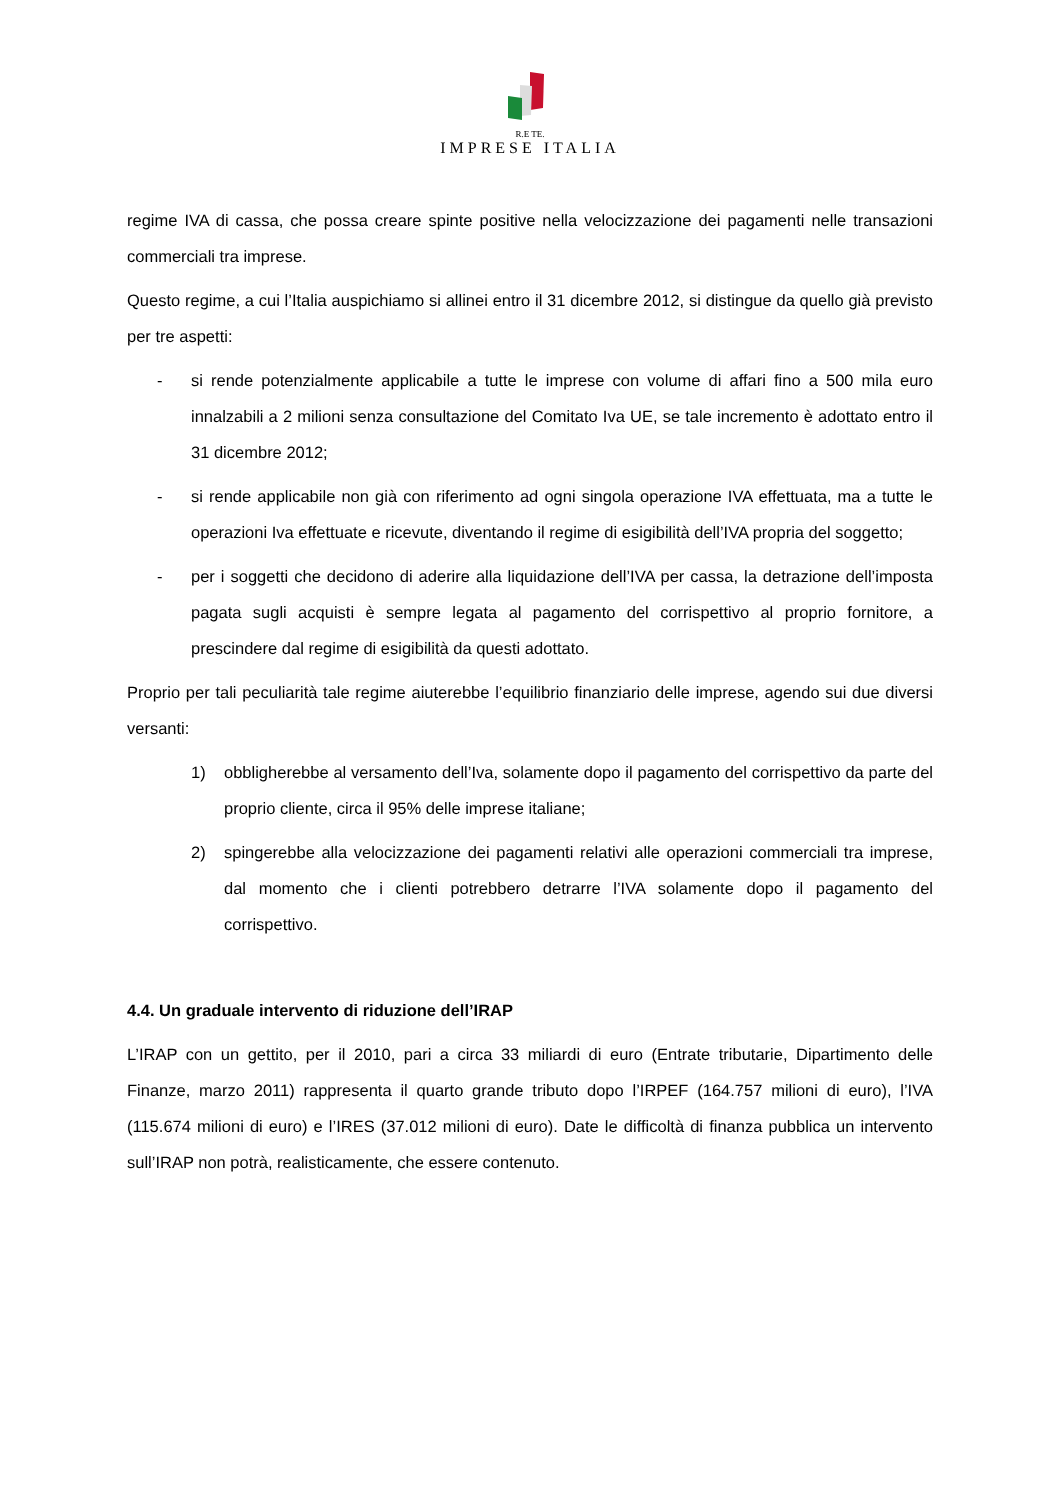R.E TE.
IMPRESE ITALIA
regime IVA di cassa, che possa creare spinte positive nella velocizzazione dei pagamenti nelle transazioni commerciali tra imprese.
Questo regime, a cui l’Italia auspichiamo si allinei entro il 31 dicembre 2012, si distingue da quello già previsto per tre aspetti:
- si rende potenzialmente applicabile a tutte le imprese con volume di affari fino a 500 mila euro innalzabili a 2 milioni senza consultazione del Comitato Iva UE, se tale incremento è adottato entro il 31 dicembre 2012;
- si rende applicabile non già con riferimento ad ogni singola operazione IVA effettuata, ma a tutte le operazioni Iva effettuate e ricevute, diventando il regime di esigibilità dell’IVA propria del soggetto;
- per i soggetti che decidono di aderire alla liquidazione dell’IVA per cassa, la detrazione dell’imposta pagata sugli acquisti è sempre legata al pagamento del corrispettivo al proprio fornitore, a prescindere dal regime di esigibilità da questi adottato.
Proprio per tali peculiarità tale regime aiuterebbe l’equilibrio finanziario delle imprese, agendo sui due diversi versanti:
1) obbligherebbe al versamento dell’Iva, solamente dopo il pagamento del corrispettivo da parte del proprio cliente, circa il 95% delle imprese italiane;
2) spingerebbe alla velocizzazione dei pagamenti relativi alle operazioni commerciali tra imprese, dal momento che i clienti potrebbero detrarre l’IVA solamente dopo il pagamento del corrispettivo.
4.4. Un graduale intervento di riduzione dell’IRAP
L’IRAP con un gettito, per il 2010, pari a circa 33 miliardi di euro (Entrate tributarie, Dipartimento delle Finanze, marzo 2011) rappresenta il quarto grande tributo dopo l’IRPEF (164.757 milioni di euro), l’IVA (115.674 milioni di euro) e l’IRES (37.012 milioni di euro). Date le difficoltà di finanza pubblica un intervento sull’IRAP non potrà, realisticamente, che essere contenuto.